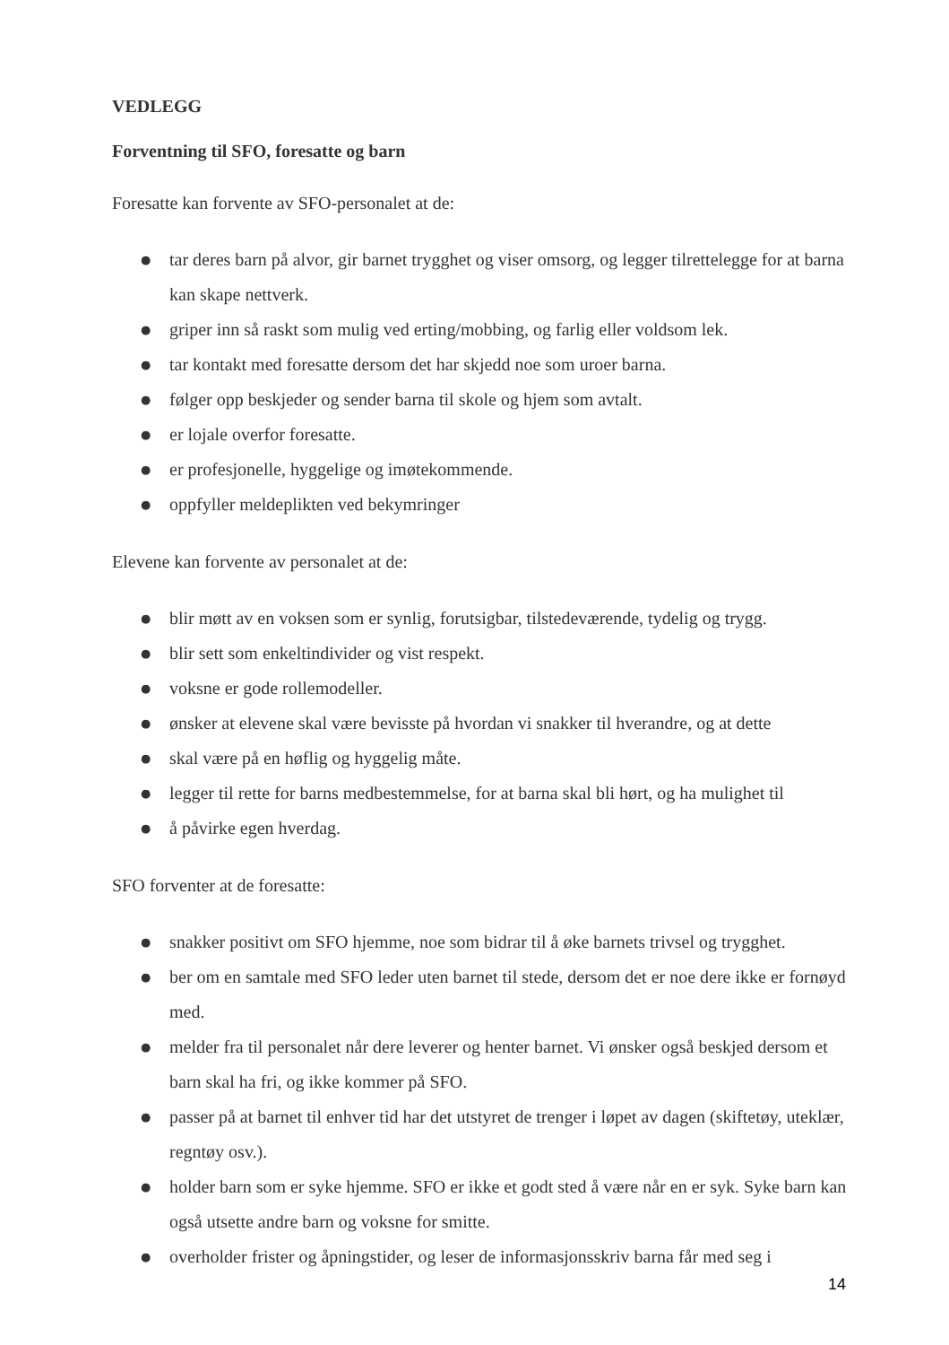VEDLEGG
Forventning til SFO, foresatte og barn
Foresatte kan forvente av SFO-personalet at de:
● tar deres barn på alvor, gir barnet trygghet og viser omsorg, og legger tilrettelegge for at barna kan skape nettverk.
● griper inn så raskt som mulig ved erting/mobbing, og farlig eller voldsom lek.
● tar kontakt med foresatte dersom det har skjedd noe som uroer barna.
● følger opp beskjeder og sender barna til skole og hjem som avtalt.
● er lojale overfor foresatte.
● er profesjonelle, hyggelige og imøtekommende.
● oppfyller meldeplikten ved bekymringer
Elevene kan forvente av personalet at de:
● blir møtt av en voksen som er synlig, forutsigbar, tilstedeværende, tydelig og trygg.
● blir sett som enkeltindivider og vist respekt.
● voksne er gode rollemodeller.
● ønsker at elevene skal være bevisste på hvordan vi snakker til hverandre, og at dette
● skal være på en høflig og hyggelig måte.
● legger til rette for barns medbestemmelse, for at barna skal bli hørt, og ha mulighet til
● å påvirke egen hverdag.
SFO forventer at de foresatte:
● snakker positivt om SFO hjemme, noe som bidrar til å øke barnets trivsel og trygghet.
● ber om en samtale med SFO leder uten barnet til stede, dersom det er noe dere ikke er fornøyd med.
● melder fra til personalet når dere leverer og henter barnet. Vi ønsker også beskjed dersom et barn skal ha fri, og ikke kommer på SFO.
● passer på at barnet til enhver tid har det utstyret de trenger i løpet av dagen (skiftetøy, uteklær, regntøy osv.).
● holder barn som er syke hjemme. SFO er ikke et godt sted å være når en er syk. Syke barn kan også utsette andre barn og voksne for smitte.
● overholder frister og åpningstider, og leser de informasjonsskriv barna får med seg i
14